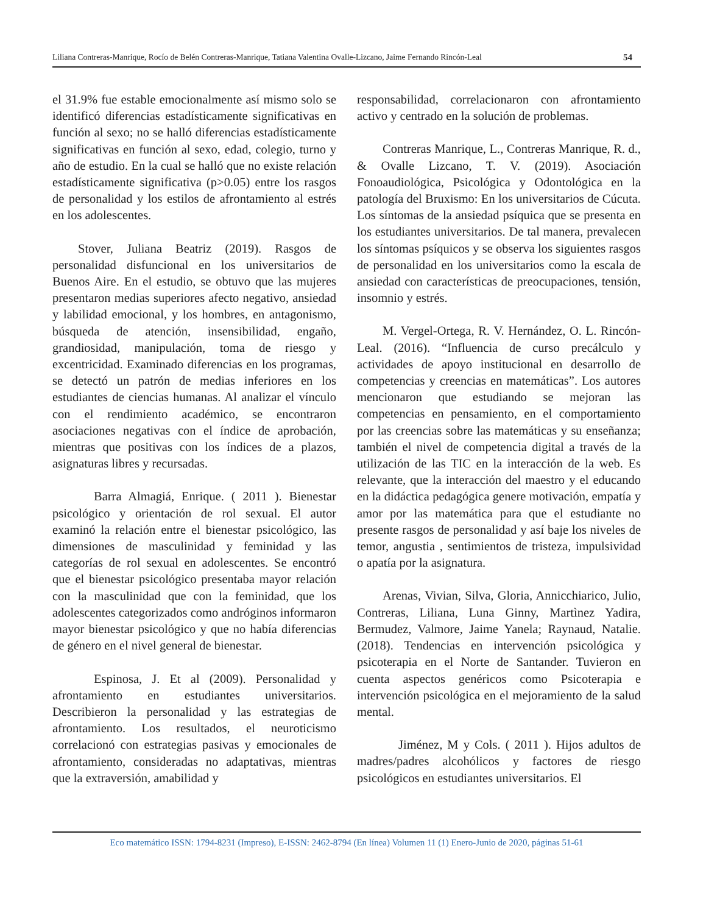Liliana Contreras-Manrique, Rocío de Belén Contreras-Manrique, Tatiana Valentina Ovalle-Lizcano, Jaime Fernando Rincón-Leal 54
el 31.9% fue estable emocionalmente así mismo solo se identificó diferencias estadísticamente significativas en función al sexo; no se halló diferencias estadísticamente significativas en función al sexo, edad, colegio, turno y año de estudio. En la cual se halló que no existe relación estadísticamente significativa (p>0.05) entre los rasgos de personalidad y los estilos de afrontamiento al estrés en los adolescentes.
Stover, Juliana Beatriz (2019). Rasgos de personalidad disfuncional en los universitarios de Buenos Aire. En el estudio, se obtuvo que las mujeres presentaron medias superiores afecto negativo, ansiedad y labilidad emocional, y los hombres, en antagonismo, búsqueda de atención, insensibilidad, engaño, grandiosidad, manipulación, toma de riesgo y excentricidad. Examinado diferencias en los programas, se detectó un patrón de medias inferiores en los estudiantes de ciencias humanas. Al analizar el vínculo con el rendimiento académico, se encontraron asociaciones negativas con el índice de aprobación, mientras que positivas con los índices de a plazos, asignaturas libres y recursadas.
Barra Almagiá, Enrique. ( 2011 ). Bienestar psicológico y orientación de rol sexual. El autor examinó la relación entre el bienestar psicológico, las dimensiones de masculinidad y feminidad y las categorías de rol sexual en adolescentes. Se encontró que el bienestar psicológico presentaba mayor relación con la masculinidad que con la feminidad, que los adolescentes categorizados como andróginos informaron mayor bienestar psicológico y que no había diferencias de género en el nivel general de bienestar.
Espinosa, J. Et al (2009). Personalidad y afrontamiento en estudiantes universitarios. Describieron la personalidad y las estrategias de afrontamiento. Los resultados, el neuroticismo correlacionó con estrategias pasivas y emocionales de afrontamiento, consideradas no adaptativas, mientras que la extraversión, amabilidad y
responsabilidad, correlacionaron con afrontamiento activo y centrado en la solución de problemas.
Contreras Manrique, L., Contreras Manrique, R. d., & Ovalle Lizcano, T. V. (2019). Asociación Fonoaudiológica, Psicológica y Odontológica en la patología del Bruxismo: En los universitarios de Cúcuta. Los síntomas de la ansiedad psíquica que se presenta en los estudiantes universitarios. De tal manera, prevalecen los síntomas psíquicos y se observa los siguientes rasgos de personalidad en los universitarios como la escala de ansiedad con características de preocupaciones, tensión, insomnio y estrés.
M. Vergel-Ortega, R. V. Hernández, O. L. Rincón-Leal. (2016). “Influencia de curso precálculo y actividades de apoyo institucional en desarrollo de competencias y creencias en matemáticas”. Los autores mencionaron que estudiando se mejoran las competencias en pensamiento, en el comportamiento por las creencias sobre las matemáticas y su enseñanza; también el nivel de competencia digital a través de la utilización de las TIC en la interacción de la web. Es relevante, que la interacción del maestro y el educando en la didáctica pedagógica genere motivación, empatía y amor por las matemática para que el estudiante no presente rasgos de personalidad y así baje los niveles de temor, angustia , sentimientos de tristeza, impulsividad o apatía por la asignatura.
Arenas, Vivian, Silva, Gloria, Annicchiarico, Julio, Contreras, Liliana, Luna Ginny, Martìnez Yadira, Bermudez, Valmore, Jaime Yanela; Raynaud, Natalie.(2018). Tendencias en intervención psicológica y psicoterapia en el Norte de Santander. Tuvieron en cuenta aspectos genéricos como Psicoterapia e intervención psicológica en el mejoramiento de la salud mental.
Jiménez, M y Cols. ( 2011 ). Hijos adultos de madres/padres alcohólicos y factores de riesgo psicológicos en estudiantes universitarios. El
Eco matemático ISSN: 1794-8231 (Impreso), E-ISSN: 2462-8794 (En línea) Volumen 11 (1) Enero-Junio de 2020, páginas 51-61